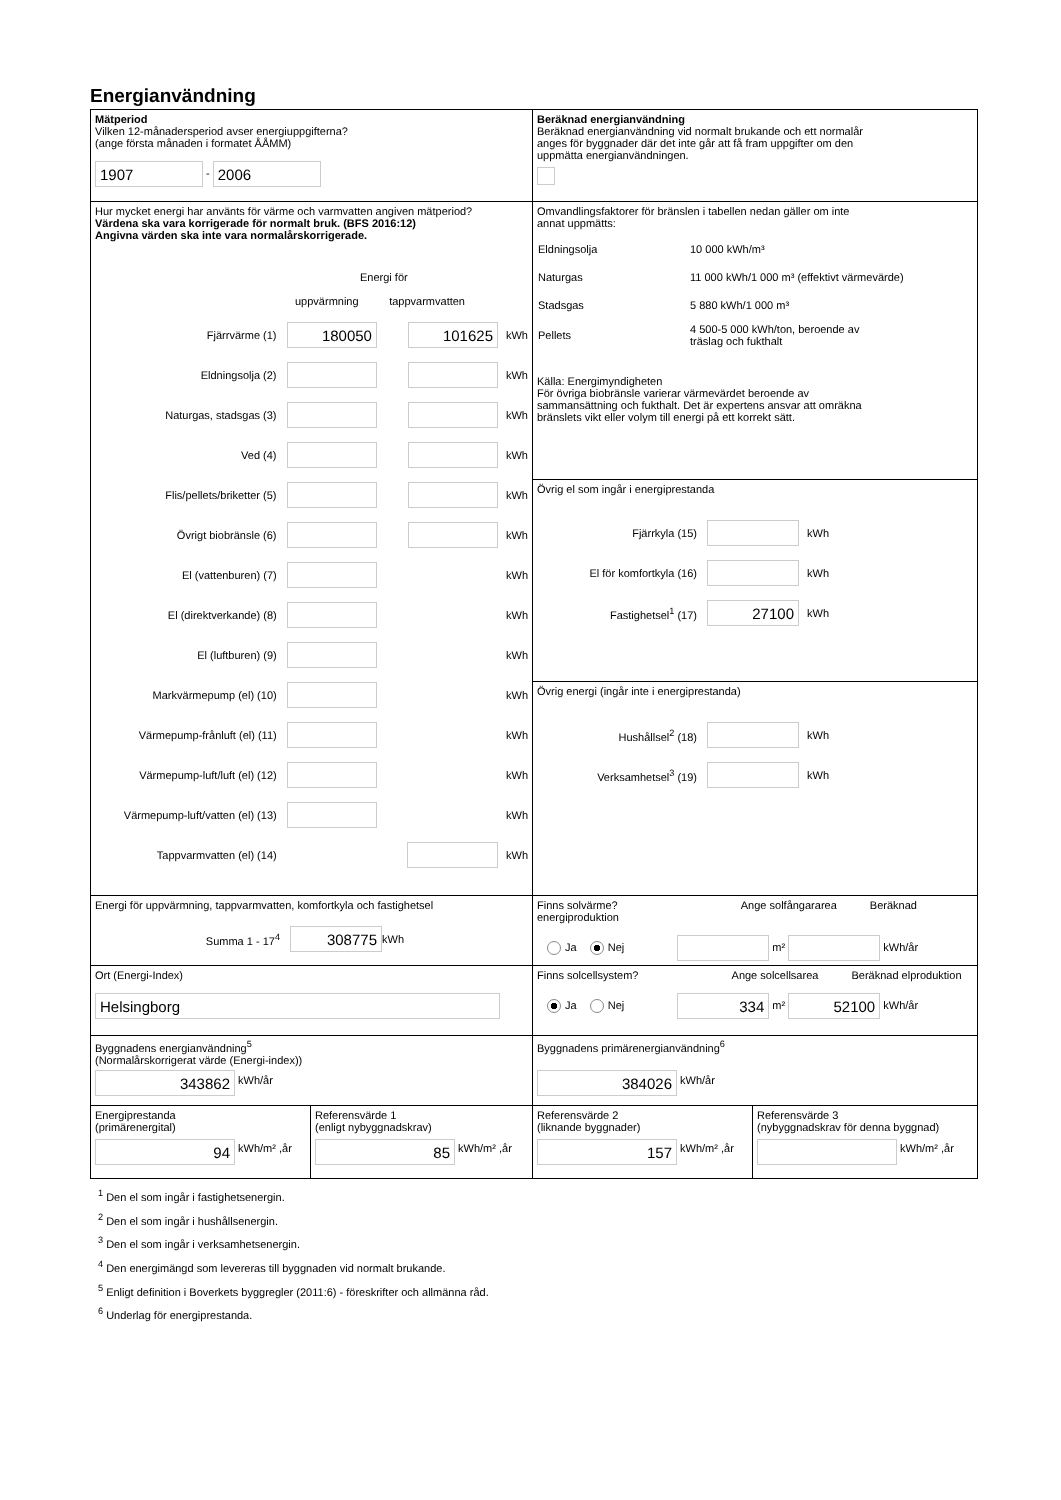Energianvändning
Mätperiod
Vilken 12-månadersperiod avser energiuppgifterna?
(ange första månaden i formatet ÅÅMM)
1907 - 2006
Beräknad energianvändning
Beräknad energianvändning vid normalt brukande och ett normalår
anges för byggnader där det inte går att få fram uppgifter om den
uppmätta energianvändningen.
Hur mycket energi har använts för värme och varmvatten angiven mätperiod?
Värdena ska vara korrigerade för normalt bruk. (BFS 2016:12)
Angivna värden ska inte vara normalårskorrigerade.
Energi för
uppvärmning tappvarmvatten
Fjärrvärme (1) 180050 101625 kWh
Eldningsolja (2) kWh
Naturgas, stadsgas (3) kWh
Ved (4) kWh
Flis/pellets/briketter (5) kWh
Övrigt biobränsle (6) kWh
El (vattenburen) (7) kWh
El (direktverkande) (8) kWh
El (luftburen) (9) kWh
Markvärmepump (el) (10) kWh
Värmepump-frånluft (el) (11) kWh
Värmepump-luft/luft (el) (12) kWh
Värmepump-luft/vatten (el) (13) kWh
Tappvarmvatten (el) (14) kWh
Omvandlingsfaktorer för bränslen i tabellen nedan gäller om inte
annat uppmätts:
| Eldningsolja | 10 000 kWh/m³ |
| Naturgas | 11 000 kWh/1 000 m³ (effektivt värmevärde) |
| Stadsgas | 5 880 kWh/1 000 m³ |
| Pellets | 4 500-5 000 kWh/ton, beroende av träslag och fukthalt |
Källa: Energimyndigheten
För övriga biobränsle varierar värmevärdet beroende av
sammansättning och fukthalt. Det är expertens ansvar att omräkna
bränslets vikt eller volym till energi på ett korrekt sätt.
Övrig el som ingår i energiprestanda
Fjärrkyla (15) kWh
El för komfortkyla (16) kWh
Fastighetsel<sup>1</sup> (17) 27100 kWh
Övrig energi (ingår inte i energiprestanda)
Hushållsel<sup>2</sup> (18) kWh
Verksamhetsel<sup>3</sup> (19) kWh
Energi för uppvärmning, tappvarmvatten, komfortkyla och fastighetsel
Summa 1 - 17<sup>4</sup> 308775 kWh
Finns solvärme? Ange solfångararea Beräknad energiproduktion
Ja Nej m² kWh/år
Ort (Energi-Index)
Helsingborg
Finns solcellsystem? Ange solcellsarea Beräknad elproduktion
Ja Nej 334 m² 52100 kWh/år
Byggnadens energianvändning<sup>5</sup>
(Normalårskorrigerat värde (Energi-index))
343862 kWh/år
Byggnadens primärenergianvändning<sup>6</sup>
384026 kWh/år
Energiprestanda
(primärenergital)
94 kWh/m² ,år
Referensvärde 1
(enligt nybyggnadskrav)
85 kWh/m² ,år
Referensvärde 2
(liknande byggnader)
157 kWh/m² ,år
Referensvärde 3
(nybyggnadskrav för denna byggnad)
kWh/m² ,år
<sup>1</sup> Den el som ingår i fastighetsenergin.
<sup>2</sup> Den el som ingår i hushållsenergin.
<sup>3</sup> Den el som ingår i verksamhetsenergin.
<sup>4</sup> Den energimängd som levereras till byggnaden vid normalt brukande.
<sup>5</sup> Enligt definition i Boverkets byggregler (2011:6) - föreskrifter och allmänna råd.
<sup>6</sup> Underlag för energiprestanda.